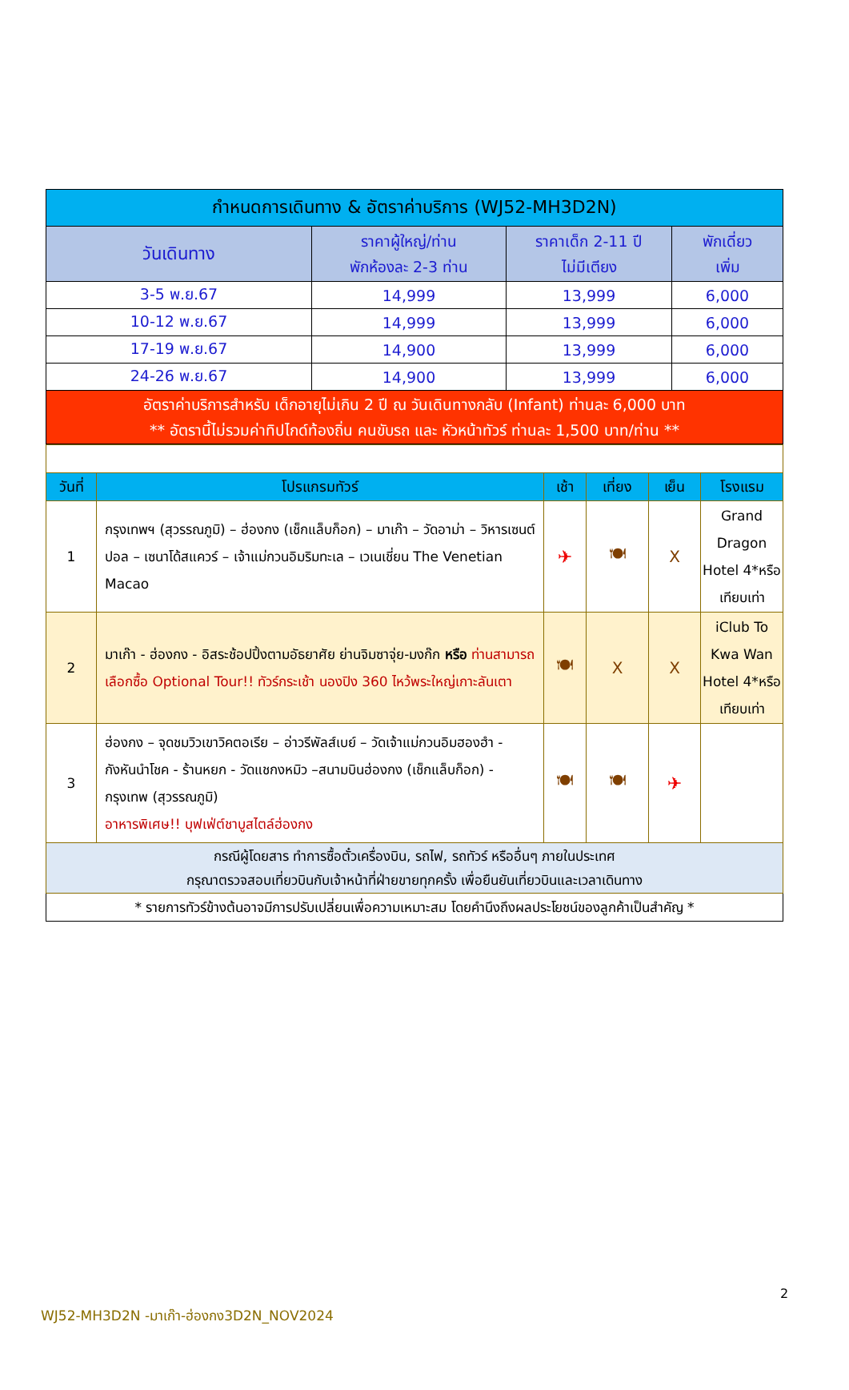| กำหนดการเดินทาง & อัตราค่าบริการ (WJ52-MH3D2N) | | | |
| วันเดินทาง | ราคาผู้ใหญ่/ท่าน พักห้องละ 2-3 ท่าน | ราคาเด็ก 2-11 ปี ไม่มีเตียง | พักเดี่ยว เพิ่ม |
| 3-5 พ.ย.67 | 14,999 | 13,999 | 6,000 |
| 10-12 พ.ย.67 | 14,999 | 13,999 | 6,000 |
| 17-19 พ.ย.67 | 14,900 | 13,999 | 6,000 |
| 24-26 พ.ย.67 | 14,900 | 13,999 | 6,000 |
| อัตราค่าบริการสำหรับ เด็กอายุไม่เกิน 2 ปี ณ วันเดินทางกลับ (Infant) ท่านละ 6,000 บาท ** อัตรานี้ไม่รวมค่าทิปไกด์ท้องถิ่น คนขับรถ และ หัวหน้าทัวร์ ท่านละ 1,500 บาท/ท่าน ** | | | |
| วันที่ | โปรแกรมทัวร์ | เช้า | เที่ยง | เย็น | โรงแรม |
| --- | --- | --- | --- | --- | --- |
| 1 | กรุงเทพฯ (สุวรรณภูมิ) – ฮ่องกง (เช็กแล็บก็อก) – มาเก๊า – วัดอาม่า – วิหารเซนต์ปอล – เซนาโด้สแควร์ – เจ้าแม่กวนอิมริมทะเล – เวเนเชี่ยน The Venetian Macao | ✈ | 🍽 | X | Grand Dragon Hotel 4*หรือ เทียบเท่า |
| 2 | มาเก๊า - ฮ่องกง - อิสระช้อปปิ้งตามอัธยาศัย ย่านจิมซาจุ่ย-มงก๊ก หรือ ท่านสามารถเลือกซื้อ Optional Tour!! ทัวร์กระเช้า นองปิง 360 ไหว้พระใหญ่เกาะลันเตา | 🍽 | X | X | iClub To Kwa Wan Hotel 4*หรือ เทียบเท่า |
| 3 | ฮ่องกง – จุดชมวิวเขาวิคตอเรีย – อ่าวรีพัลส์เบย์ – วัดเจ้าแม่กวนอิมฮองฮำ - กังหันนำโชค - ร้านหยก - วัดแชกงหมิว –สนามบินฮ่องกง (เช็กแล็บก็อก) - กรุงเทพ (สุวรรณภูมิ) อาหารพิเศษ!! บุฟเฟ่ต์ชาบูสไตล์ฮ่องกง | 🍽 | 🍽 | ✈ | |
| กรณีผู้โดยสาร ทำการซื้อตั๋วเครื่องบิน, รถไฟ, รถทัวร์ หรืออื่นๆ ภายในประเทศ กรุณาตรวจสอบเที่ยวบินกับเจ้าหน้าที่ฝ่ายขายทุกครั้ง เพื่อยืนยันเที่ยวบินและเวลาเดินทาง | | | | | |
| * รายการทัวร์ข้างต้นอาจมีการปรับเปลี่ยนเพื่อความเหมาะสม โดยคำนึงถึงผลประโยชน์ของลูกค้าเป็นสำคัญ * | | | | | |
2
WJ52-MH3D2N -มาเก๊า-ฮ่องกง3D2N_NOV2024